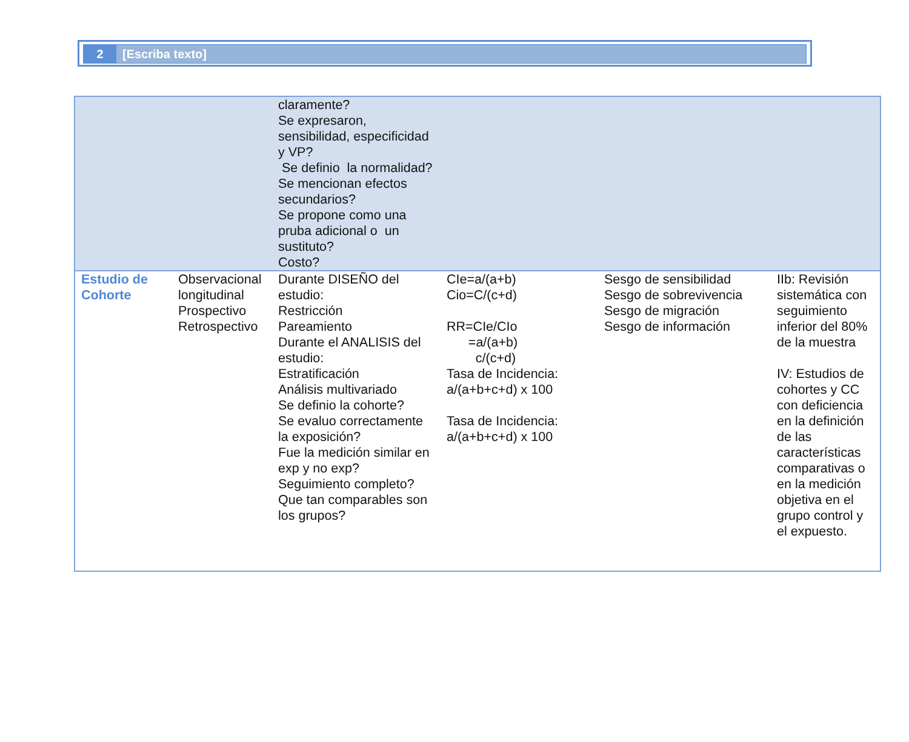2 [Escriba texto]
| | | claramente? Se expresaron, sensibilidad, especificidad y VP? Se definio la normalidad? Se mencionan efectos secundarios? Se propone como una pruba adicional o un sustituto? Costo? | | | |
| Estudio de Cohorte | Observacional longitudinal Prospectivo Retrospectivo | Durante DISEÑO del estudio: Restricción Pareamiento Durante el ANALISIS del estudio: Estratificación Análisis multivariado Se definio la cohorte? Se evaluo correctamente la exposición? Fue la medición similar en exp y no exp? Seguimiento completo? Que tan comparables son los grupos? | CIe=a/(a+b) Cio=C/(c+d) RR=CIe/CIo =a/(a+b) c/(c+d) Tasa de Incidencia: a/(a+b+c+d) x 100 Tasa de Incidencia: a/(a+b+c+d) x 100 | Sesgo de sensibilidad Sesgo de sobrevivencia Sesgo de migración Sesgo de información | IIb: Revisión sistemática con seguimiento inferior del 80% de la muestra IV: Estudios de cohortes y CC con deficiencia en la definición de las características comparativas o en la medición objetiva en el grupo control y el expuesto. |